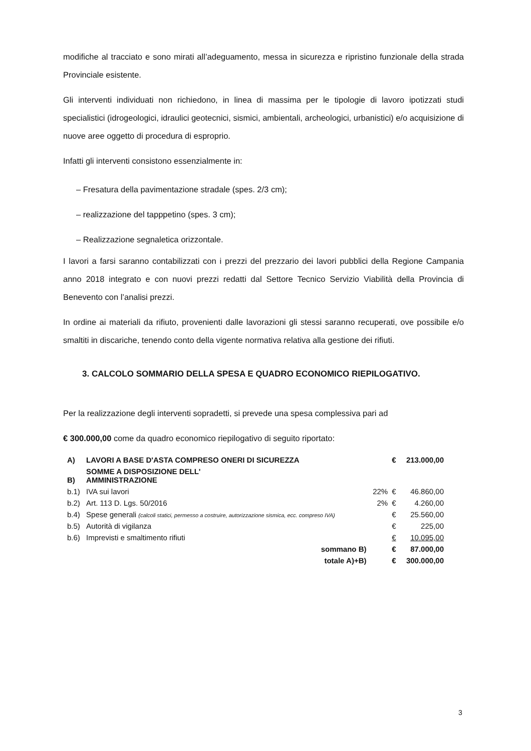modifiche al tracciato e sono mirati all’adeguamento, messa in sicurezza e ripristino funzionale della strada Provinciale esistente.
Gli interventi individuati non richiedono, in linea di massima per le tipologie di lavoro ipotizzati studi specialistici (idrogeologici, idraulici geotecnici, sismici, ambientali, archeologici, urbanistici) e/o acquisizione di nuove aree oggetto di procedura di esproprio.
Infatti gli interventi consistono essenzialmente in:
– Fresatura della pavimentazione stradale (spes. 2/3 cm);
– realizzazione del tapppetino (spes. 3 cm);
– Realizzazione segnaletica orizzontale.
I lavori a farsi saranno contabilizzati con i prezzi del prezzario dei lavori pubblici della Regione Campania anno 2018 integrato e con nuovi prezzi redatti dal Settore Tecnico Servizio Viabilità della Provincia di Benevento con l’analisi prezzi.
In ordine ai materiali da rifiuto, provenienti dalle lavorazioni gli stessi saranno recuperati, ove possibile e/o smaltiti in discariche, tenendo conto della vigente normativa relativa alla gestione dei rifiuti.
3. CALCOLO SOMMARIO DELLA SPESA E QUADRO ECONOMICO RIEPILOGATIVO.
Per la realizzazione degli interventi sopradetti, si prevede una spesa complessiva pari ad
€ 300.000,00 come da quadro economico riepilogativo di seguito riportato:
| A) | LAVORI A BASE D'ASTA COMPRESO ONERI DI SICUREZZA | | € | 213.000,00 |
| B) | SOMME A DISPOSIZIONE DELL' AMMINISTRAZIONE | | | |
| b.1) | IVA sui lavori | 22% | € | 46.860,00 |
| b.2) | Art. 113 D. Lgs. 50/2016 | 2% | € | 4.260,00 |
| b.4) | Spese generali (calcoli statici, permesso a costruire, autorizzazione sismica, ecc. compreso IVA) | | € | 25.560,00 |
| b.5) | Autorità di vigilanza | | € | 225,00 |
| b.6) | Imprevisti e smaltimento rifiuti | | € | 10.095,00 |
| | sommano B) | | € | 87.000,00 |
| | totale A)+B) | | € | 300.000,00 |
3